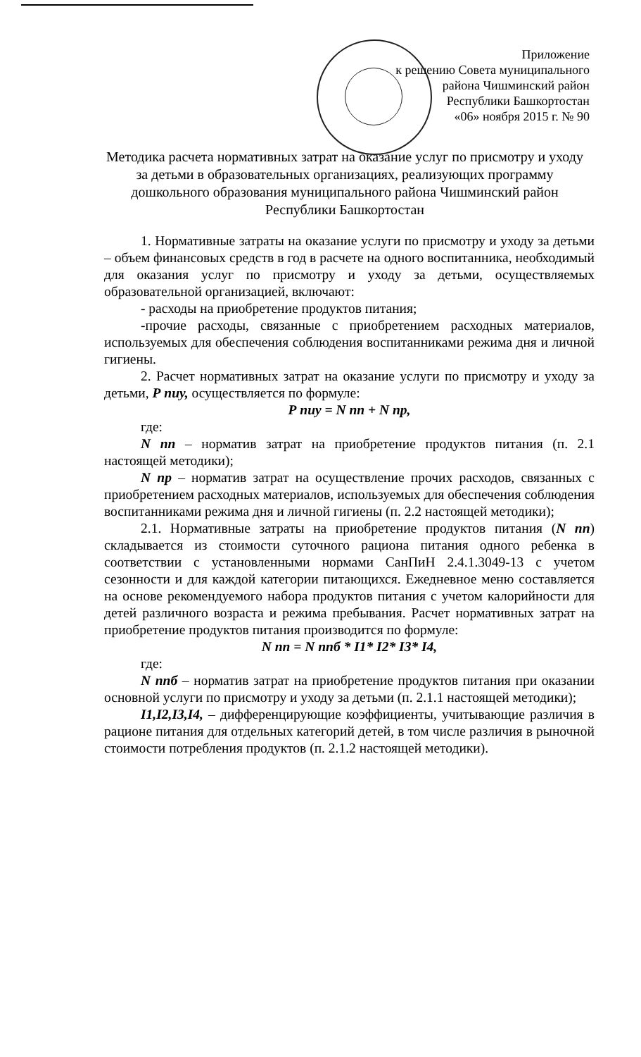Приложение
к решению Совета муниципального
района Чишминский район
Республики Башкортостан
«06» ноября 2015 г. № 90
Методика расчета нормативных затрат на оказание услуг по присмотру и уходу за детьми в образовательных организациях, реализующих программу дошкольного образования муниципального района Чишминский район Республики Башкортостан
1. Нормативные затраты на оказание услуги по присмотру и уходу за детьми – объем финансовых средств в год в расчете на одного воспитанника, необходимый для оказания услуг по присмотру и уходу за детьми, осуществляемых образовательной организацией, включают:
- расходы на приобретение продуктов питания;
-прочие расходы, связанные с приобретением расходных материалов, используемых для обеспечения соблюдения воспитанниками режима дня и личной гигиены.
2. Расчет нормативных затрат на оказание услуги по присмотру и уходу за детьми, Р пиу, осуществляется по формуле:
Р пиу = N пп + N пр,
где:
N пп – норматив затрат на приобретение продуктов питания (п. 2.1 настоящей методики);
N пр – норматив затрат на осуществление прочих расходов, связанных с приобретением расходных материалов, используемых для обеспечения соблюдения воспитанниками режима дня и личной гигиены (п. 2.2 настоящей методики);
2.1. Нормативные затраты на приобретение продуктов питания (N пп) складывается из стоимости суточного рациона питания одного ребенка в соответствии с установленными нормами СанПиН 2.4.1.3049-13 с учетом сезонности и для каждой категории питающихся. Ежедневное меню составляется на основе рекомендуемого набора продуктов питания с учетом калорийности для детей различного возраста и режима пребывания. Расчет нормативных затрат на приобретение продуктов питания производится по формуле:
N пп = N ппб * I1* I2* I3* I4,
где:
N ппб – норматив затрат на приобретение продуктов питания при оказании основной услуги по присмотру и уходу за детьми (п. 2.1.1 настоящей методики);
I1,I2,I3,I4, – дифференцирующие коэффициенты, учитывающие различия в рационе питания для отдельных категорий детей, в том числе различия в рыночной стоимости потребления продуктов (п. 2.1.2 настоящей методики).